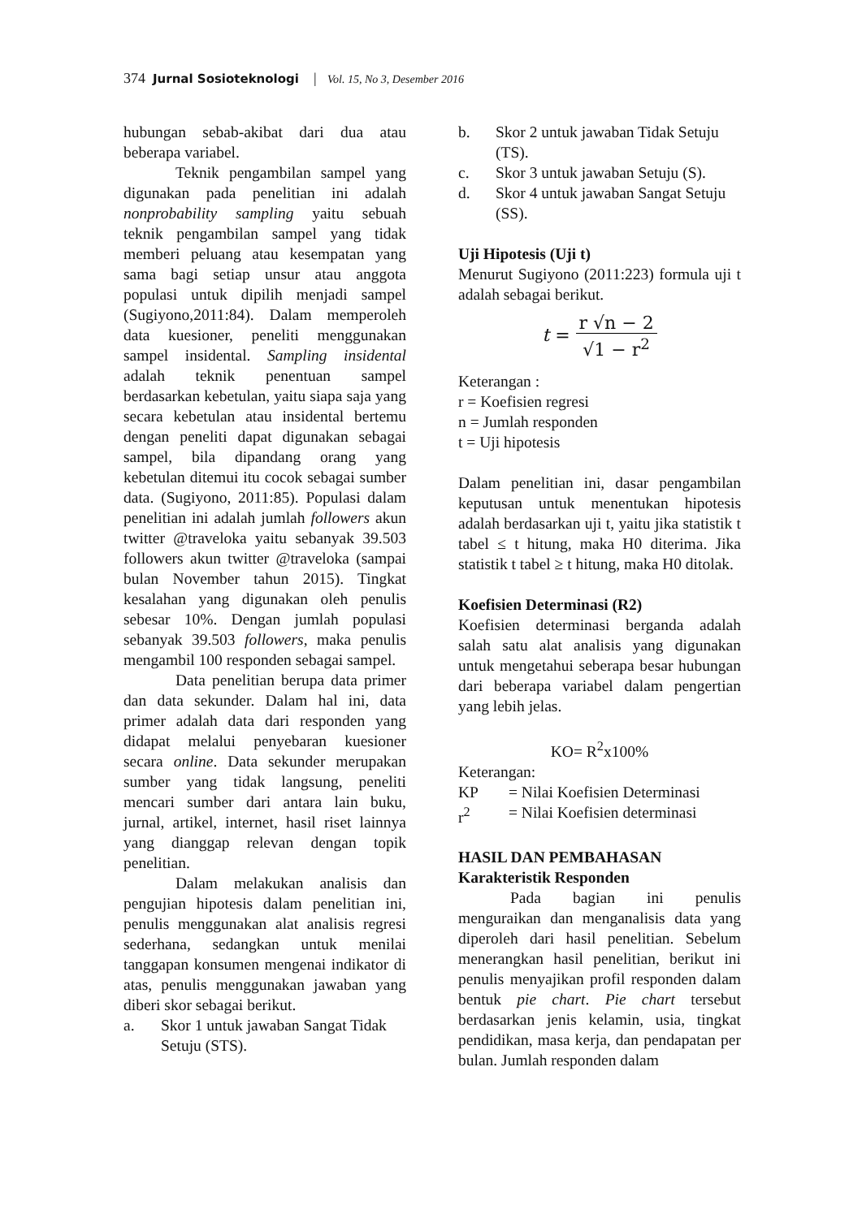374 Jurnal Sosioteknologi | Vol. 15, No 3, Desember 2016
hubungan sebab-akibat dari dua atau beberapa variabel.
Teknik pengambilan sampel yang digunakan pada penelitian ini adalah nonprobability sampling yaitu sebuah teknik pengambilan sampel yang tidak memberi peluang atau kesempatan yang sama bagi setiap unsur atau anggota populasi untuk dipilih menjadi sampel (Sugiyono,2011:84). Dalam memperoleh data kuesioner, peneliti menggunakan sampel insidental. Sampling insidental adalah teknik penentuan sampel berdasarkan kebetulan, yaitu siapa saja yang secara kebetulan atau insidental bertemu dengan peneliti dapat digunakan sebagai sampel, bila dipandang orang yang kebetulan ditemui itu cocok sebagai sumber data. (Sugiyono, 2011:85). Populasi dalam penelitian ini adalah jumlah followers akun twitter @traveloka yaitu sebanyak 39.503 followers akun twitter @traveloka (sampai bulan November tahun 2015). Tingkat kesalahan yang digunakan oleh penulis sebesar 10%. Dengan jumlah populasi sebanyak 39.503 followers, maka penulis mengambil 100 responden sebagai sampel.
Data penelitian berupa data primer dan data sekunder. Dalam hal ini, data primer adalah data dari responden yang didapat melalui penyebaran kuesioner secara online. Data sekunder merupakan sumber yang tidak langsung, peneliti mencari sumber dari antara lain buku, jurnal, artikel, internet, hasil riset lainnya yang dianggap relevan dengan topik penelitian.
Dalam melakukan analisis dan pengujian hipotesis dalam penelitian ini, penulis menggunakan alat analisis regresi sederhana, sedangkan untuk menilai tanggapan konsumen mengenai indikator di atas, penulis menggunakan jawaban yang diberi skor sebagai berikut.
a. Skor 1 untuk jawaban Sangat Tidak Setuju (STS).
b. Skor 2 untuk jawaban Tidak Setuju (TS).
c. Skor 3 untuk jawaban Setuju (S).
d. Skor 4 untuk jawaban Sangat Setuju (SS).
Uji Hipotesis (Uji t)
Menurut Sugiyono (2011:223) formula uji t adalah sebagai berikut.
t =
r √n − 2
√1 − r<sup>2</sup>
Keterangan :
r = Koefisien regresi
n = Jumlah responden
t = Uji hipotesis
Dalam penelitian ini, dasar pengambilan keputusan untuk menentukan hipotesis adalah berdasarkan uji t, yaitu jika statistik t tabel ≤ t hitung, maka H0 diterima. Jika statistik t tabel ≥ t hitung, maka H0 ditolak.
Koefisien Determinasi (R2)
Koefisien determinasi berganda adalah salah satu alat analisis yang digunakan untuk mengetahui seberapa besar hubungan dari beberapa variabel dalam pengertian yang lebih jelas.
KO= R<sup>2</sup>x100%
Keterangan:
KP = Nilai Koefisien Determinasi
r<sup>2</sup> = Nilai Koefisien determinasi
HASIL DAN PEMBAHASAN
Karakteristik Responden
Pada bagian ini penulis menguraikan dan menganalisis data yang diperoleh dari hasil penelitian. Sebelum menerangkan hasil penelitian, berikut ini penulis menyajikan profil responden dalam bentuk pie chart. Pie chart tersebut berdasarkan jenis kelamin, usia, tingkat pendidikan, masa kerja, dan pendapatan per bulan. Jumlah responden dalam